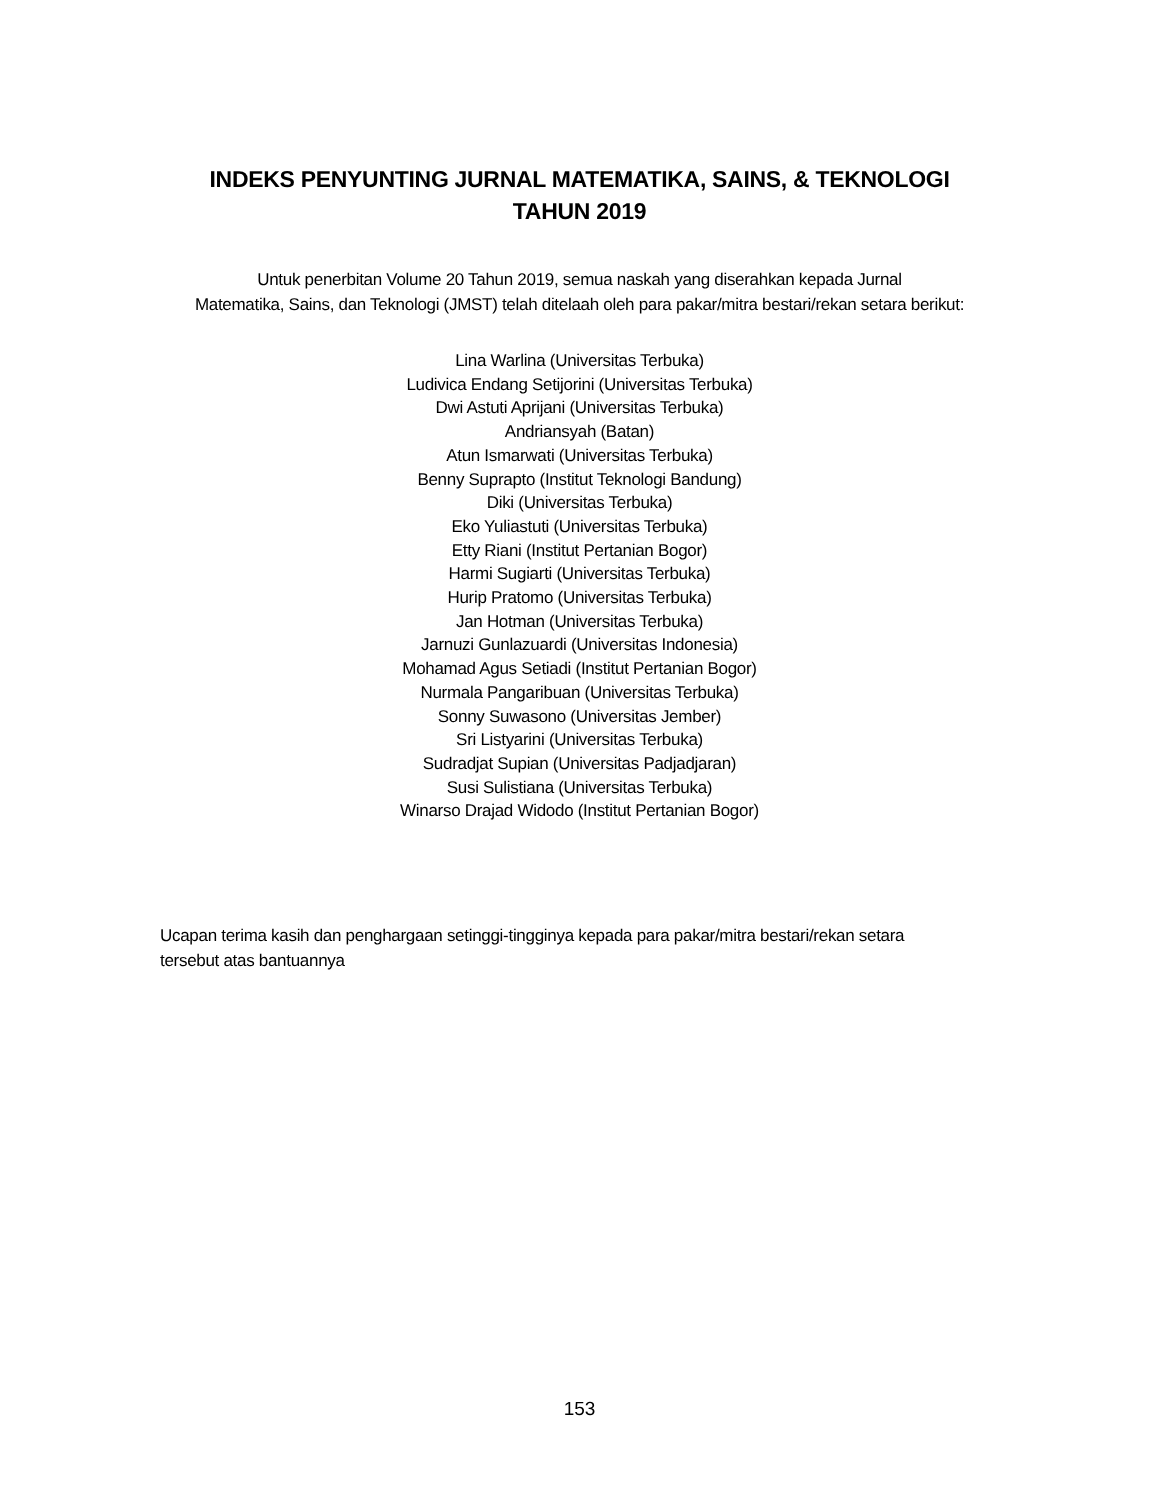INDEKS PENYUNTING JURNAL MATEMATIKA, SAINS, & TEKNOLOGI
TAHUN 2019
Untuk penerbitan Volume 20 Tahun 2019, semua naskah yang diserahkan kepada Jurnal
Matematika, Sains, dan Teknologi (JMST) telah ditelaah oleh para pakar/mitra bestari/rekan setara berikut:
Lina Warlina (Universitas Terbuka)
Ludivica Endang Setijorini (Universitas Terbuka)
Dwi Astuti Aprijani (Universitas Terbuka)
Andriansyah (Batan)
Atun Ismarwati (Universitas Terbuka)
Benny Suprapto (Institut Teknologi Bandung)
Diki (Universitas Terbuka)
Eko Yuliastuti (Universitas Terbuka)
Etty Riani (Institut Pertanian Bogor)
Harmi Sugiarti (Universitas Terbuka)
Hurip Pratomo (Universitas Terbuka)
Jan Hotman (Universitas Terbuka)
Jarnuzi Gunlazuardi (Universitas Indonesia)
Mohamad Agus Setiadi (Institut Pertanian Bogor)
Nurmala Pangaribuan (Universitas Terbuka)
Sonny Suwasono (Universitas Jember)
Sri Listyarini (Universitas Terbuka)
Sudradjat Supian (Universitas Padjadjaran)
Susi Sulistiana (Universitas Terbuka)
Winarso Drajad Widodo (Institut Pertanian Bogor)
Ucapan terima kasih dan penghargaan setinggi-tingginya kepada para pakar/mitra bestari/rekan setara tersebut atas bantuannya
153